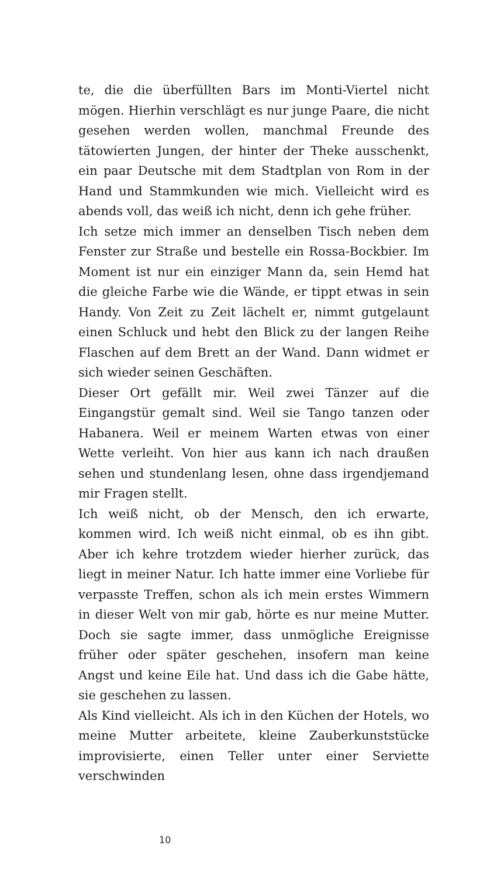te, die die überfüllten Bars im Monti-Viertel nicht mögen. Hierhin verschlägt es nur junge Paare, die nicht gesehen werden wollen, manchmal Freunde des tätowierten Jungen, der hinter der Theke ausschenkt, ein paar Deutsche mit dem Stadtplan von Rom in der Hand und Stammkunden wie mich. Vielleicht wird es abends voll, das weiß ich nicht, denn ich gehe früher.
Ich setze mich immer an denselben Tisch neben dem Fenster zur Straße und bestelle ein Rossa-Bockbier. Im Moment ist nur ein einziger Mann da, sein Hemd hat die gleiche Farbe wie die Wände, er tippt etwas in sein Handy. Von Zeit zu Zeit lächelt er, nimmt gutgelaunt einen Schluck und hebt den Blick zu der langen Reihe Flaschen auf dem Brett an der Wand. Dann widmet er sich wieder seinen Geschäften.
Dieser Ort gefällt mir. Weil zwei Tänzer auf die Eingangstür gemalt sind. Weil sie Tango tanzen oder Habanera. Weil er meinem Warten etwas von einer Wette verleiht. Von hier aus kann ich nach draußen sehen und stundenlang lesen, ohne dass irgendjemand mir Fragen stellt.
Ich weiß nicht, ob der Mensch, den ich erwarte, kommen wird. Ich weiß nicht einmal, ob es ihn gibt. Aber ich kehre trotzdem wieder hierher zurück, das liegt in meiner Natur. Ich hatte immer eine Vorliebe für verpasste Treffen, schon als ich mein erstes Wimmern in dieser Welt von mir gab, hörte es nur meine Mutter. Doch sie sagte immer, dass unmögliche Ereignisse früher oder später geschehen, insofern man keine Angst und keine Eile hat. Und dass ich die Gabe hätte, sie geschehen zu lassen.
Als Kind vielleicht. Als ich in den Küchen der Hotels, wo meine Mutter arbeitete, kleine Zauberkunststücke improvisierte, einen Teller unter einer Serviette verschwinden
10